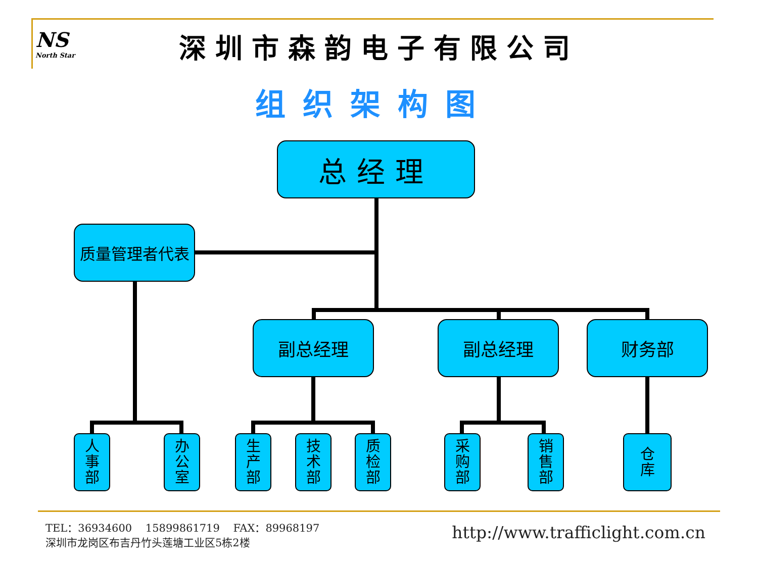NS
North Star
深圳市森韵电子有限公司
组织架构图
总经理
质量管理者代表
副总经理 副总经理 财务部
人
事
部
办
公
室
生
产
部
技
术
部
质
检
部
采
购
部
销
售
部
仓
库
TEL：36934600 15899861719 FAX：89968197
深圳市龙岗区布吉丹竹头莲塘工业区5栋2楼
http://www.trafficlight.com.cn